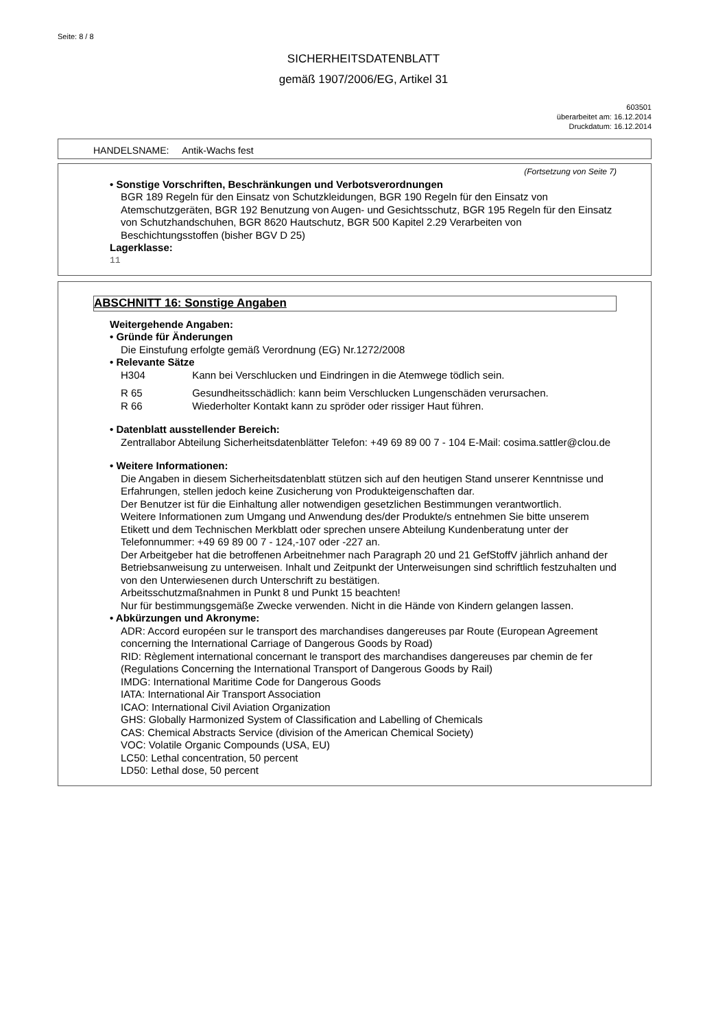Seite: 8 / 8
SICHERHEITSDATENBLATT
gemäß 1907/2006/EG, Artikel 31
603501
überarbeitet am: 16.12.2014
Druckdatum: 16.12.2014
HANDELSNAME: Antik-Wachs fest
(Fortsetzung von Seite 7)
• Sonstige Vorschriften, Beschränkungen und Verbotsverordnungen
BGR 189 Regeln für den Einsatz von Schutzkleidungen, BGR 190 Regeln für den Einsatz von Atemschutzgeräten, BGR 192 Benutzung von Augen- und Gesichtsschutz, BGR 195 Regeln für den Einsatz von Schutzhandschuhen, BGR 8620 Hautschutz, BGR 500 Kapitel 2.29 Verarbeiten von Beschichtungsstoffen (bisher BGV D 25)
Lagerklasse:
11
ABSCHNITT 16: Sonstige Angaben
Weitergehende Angaben:
• Gründe für Änderungen
Die Einstufung erfolgte gemäß Verordnung (EG) Nr.1272/2008
• Relevante Sätze
H304 Kann bei Verschlucken und Eindringen in die Atemwege tödlich sein.
R 65 Gesundheitsschädlich: kann beim Verschlucken Lungenschäden verursachen.
R 66 Wiederholter Kontakt kann zu spröder oder rissiger Haut führen.
• Datenblatt ausstellender Bereich:
Zentrallabor Abteilung Sicherheitsdatenblätter Telefon: +49 69 89 00 7 - 104 E-Mail: cosima.sattler@clou.de
• Weitere Informationen:
Die Angaben in diesem Sicherheitsdatenblatt stützen sich auf den heutigen Stand unserer Kenntnisse und Erfahrungen, stellen jedoch keine Zusicherung von Produkteigenschaften dar.
Der Benutzer ist für die Einhaltung aller notwendigen gesetzlichen Bestimmungen verantwortlich.
Weitere Informationen zum Umgang und Anwendung des/der Produkte/s entnehmen Sie bitte unserem Etikett und dem Technischen Merkblatt oder sprechen unsere Abteilung Kundenberatung unter der Telefonnummer: +49 69 89 00 7 - 124,-107 oder -227 an.
Der Arbeitgeber hat die betroffenen Arbeitnehmer nach Paragraph 20 und 21 GefStoffV jährlich anhand der Betriebsanweisung zu unterweisen. Inhalt und Zeitpunkt der Unterweisungen sind schriftlich festzuhalten und von den Unterwiesenen durch Unterschrift zu bestätigen.
Arbeitsschutzmaßnahmen in Punkt 8 und Punkt 15 beachten!
Nur für bestimmungsgemäße Zwecke verwenden. Nicht in die Hände von Kindern gelangen lassen.
• Abkürzungen und Akronyme:
ADR: Accord européen sur le transport des marchandises dangereuses par Route (European Agreement concerning the International Carriage of Dangerous Goods by Road)
RID: Règlement international concernant le transport des marchandises dangereuses par chemin de fer (Regulations Concerning the International Transport of Dangerous Goods by Rail)
IMDG: International Maritime Code for Dangerous Goods
IATA: International Air Transport Association
ICAO: International Civil Aviation Organization
GHS: Globally Harmonized System of Classification and Labelling of Chemicals
CAS: Chemical Abstracts Service (division of the American Chemical Society)
VOC: Volatile Organic Compounds (USA, EU)
LC50: Lethal concentration, 50 percent
LD50: Lethal dose, 50 percent